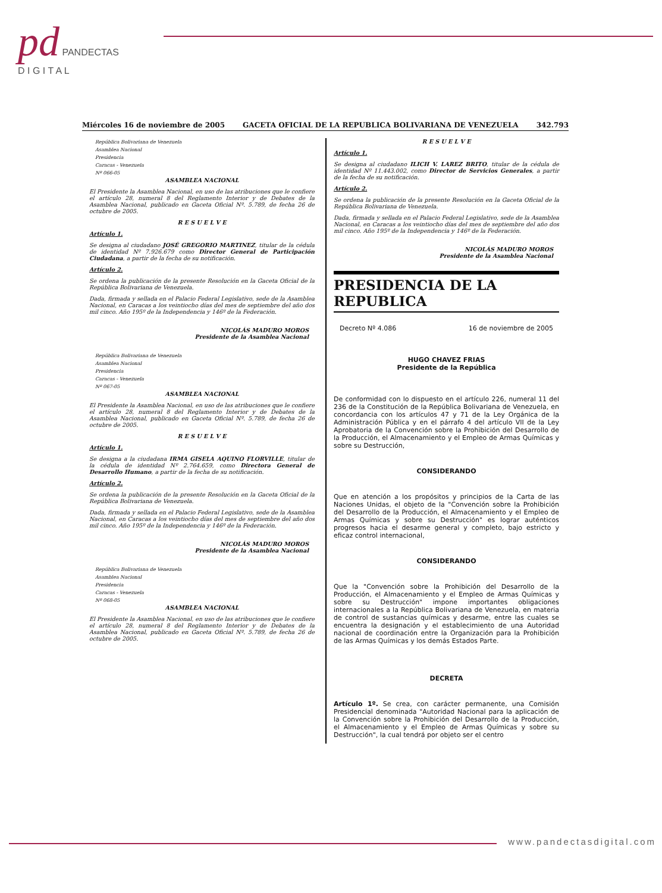pd PANDECTAS
D I G I T A L
Miércoles 16 de noviembre de 2005 GACETA OFICIAL DE LA REPUBLICA BOLIVARIANA DE VENEZUELA 342.793
República Bolivariana de Venezuela
Asamblea Nacional
Presidencia
Caracas - Venezuela
Nº 066-05
ASAMBLEA NACIONAL
El Presidente la Asamblea Nacional, en uso de las atribuciones que le confiere el artículo 28, numeral 8 del Reglamento Interior y de Debates de la Asamblea Nacional, publicado en Gaceta Oficial Nº. 5.789, de fecha 26 de octubre de 2005.
R E S U E L V E
Artículo 1.
Se designa al ciudadano JOSÉ GREGORIO MARTINEZ, titular de la cédula de identidad Nº 7.926.679 como Director General de Participación Ciudadana, a partir de la fecha de su notificación.
Artículo 2.
Se ordena la publicación de la presente Resolución en la Gaceta Oficial de la República Bolivariana de Venezuela.
Dada, firmada y sellada en el Palacio Federal Legislativo, sede de la Asamblea Nacional, en Caracas a los veintiocho días del mes de septiembre del año dos mil cinco. Año 195º de la Independencia y 146º de la Federación.
NICOLÁS MADURO MOROS
Presidente de la Asamblea Nacional
República Bolivariana de Venezuela
Asamblea Nacional
Presidencia
Caracas - Venezuela
Nº 067-05
ASAMBLEA NACIONAL
El Presidente la Asamblea Nacional, en uso de las atribuciones que le confiere el artículo 28, numeral 8 del Reglamento Interior y de Debates de la Asamblea Nacional, publicado en Gaceta Oficial Nº. 5.789, de fecha 26 de octubre de 2005.
R E S U E L V E
Artículo 1.
Se designa a la ciudadana IRMA GISELA AQUINO FLORVILLE, titular de la cédula de identidad Nº 2.764.659, como Directora General de Desarrollo Humano, a partir de la fecha de su notificación.
Artículo 2.
Se ordena la publicación de la presente Resolución en la Gaceta Oficial de la República Bolivariana de Venezuela.
Dada, firmada y sellada en el Palacio Federal Legislativo, sede de la Asamblea Nacional, en Caracas a los veintiocho días del mes de septiembre del año dos mil cinco. Año 195º de la Independencia y 146º de la Federación.
NICOLÁS MADURO MOROS
Presidente de la Asamblea Nacional
República Bolivariana de Venezuela
Asamblea Nacional
Presidencia
Caracas - Venezuela
Nº 068-05
ASAMBLEA NACIONAL
El Presidente la Asamblea Nacional, en uso de las atribuciones que le confiere el artículo 28, numeral 8 del Reglamento Interior y de Debates de la Asamblea Nacional, publicado en Gaceta Oficial Nº. 5.789, de fecha 26 de octubre de 2005.
R E S U E L V E
Artículo 1.
Se designa al ciudadano ILICH V. LAREZ BRITO, titular de la cédula de identidad Nº 11.443.002, como Director de Servicios Generales, a partir de la fecha de su notificación.
Artículo 2.
Se ordena la publicación de la presente Resolución en la Gaceta Oficial de la República Bolivariana de Venezuela.
Dada, firmada y sellada en el Palacio Federal Legislativo, sede de la Asamblea Nacional, en Caracas a los veintiocho días del mes de septiembre del año dos mil cinco. Año 195º de la Independencia y 146º de la Federación.
NICOLÁS MADURO MOROS
Presidente de la Asamblea Nacional
PRESIDENCIA DE LA REPUBLICA
Decreto Nº 4.086 16 de noviembre de 2005
HUGO CHAVEZ FRIAS
Presidente de la República
De conformidad con lo dispuesto en el artículo 226, numeral 11 del 236 de la Constitución de la República Bolivariana de Venezuela, en concordancia con los artículos 47 y 71 de la Ley Orgánica de la Administración Pública y en el párrafo 4 del artículo VII de la Ley Aprobatoria de la Convención sobre la Prohibición del Desarrollo de la Producción, el Almacenamiento y el Empleo de Armas Químicas y sobre su Destrucción,
CONSIDERANDO
Que en atención a los propósitos y principios de la Carta de las Naciones Unidas, el objeto de la "Convención sobre la Prohibición del Desarrollo de la Producción, el Almacenamiento y el Empleo de Armas Químicas y sobre su Destrucción" es lograr auténticos progresos hacia el desarme general y completo, bajo estricto y eficaz control internacional,
CONSIDERANDO
Que la "Convención sobre la Prohibición del Desarrollo de la Producción, el Almacenamiento y el Empleo de Armas Químicas y sobre su Destrucción" impone importantes obligaciones internacionales a la República Bolivariana de Venezuela, en materia de control de sustancias químicas y desarme, entre las cuales se encuentra la designación y el establecimiento de una Autoridad nacional de coordinación entre la Organización para la Prohibición de las Armas Químicas y los demás Estados Parte.
DECRETA
Artículo 1º. Se crea, con carácter permanente, una Comisión Presidencial denominada "Autoridad Nacional para la aplicación de la Convención sobre la Prohibición del Desarrollo de la Producción, el Almacenamiento y el Empleo de Armas Químicas y sobre su Destrucción", la cual tendrá por objeto ser el centro
www.pandectasdigital.com